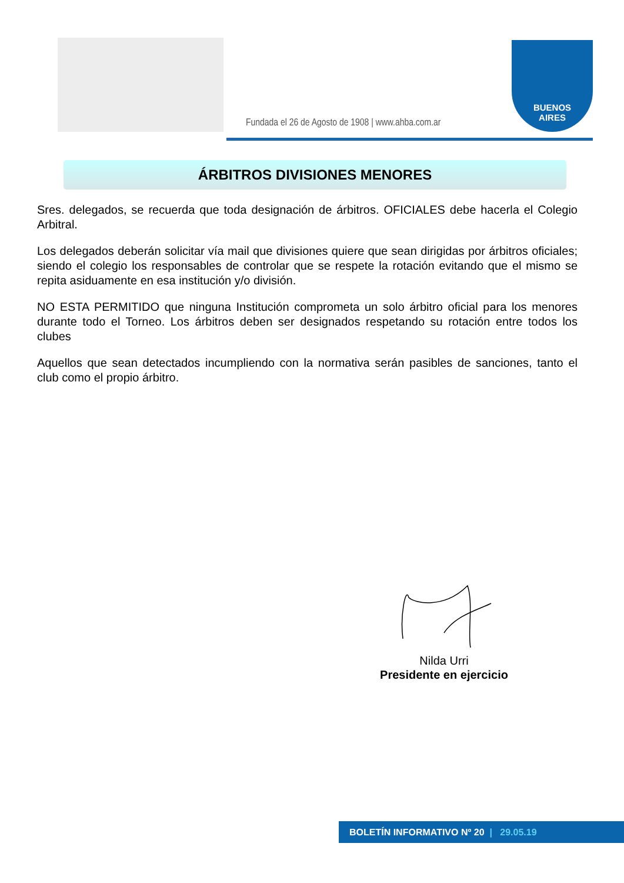Fundada el 26 de Agosto de 1908 | www.ahba.com.ar
BUENOS
AIRES
ÁRBITROS DIVISIONES MENORES
Sres. delegados, se recuerda que toda designación de árbitros. OFICIALES debe hacerla el Colegio Arbitral.
Los delegados deberán solicitar vía mail que divisiones quiere que sean dirigidas por árbitros oficiales; siendo el colegio los responsables de controlar que se respete la rotación evitando que el mismo se repita asiduamente en esa institución y/o división.
NO ESTA PERMITIDO que ninguna Institución comprometa un solo árbitro oficial para los menores durante todo el Torneo. Los árbitros deben ser designados respetando su rotación entre todos los clubes
Aquellos que sean detectados incumpliendo con la normativa serán pasibles de sanciones, tanto el club como el propio árbitro.
Nilda Urri
Presidente en ejercicio
BOLETÍN INFORMATIVO Nº 20 | 29.05.19